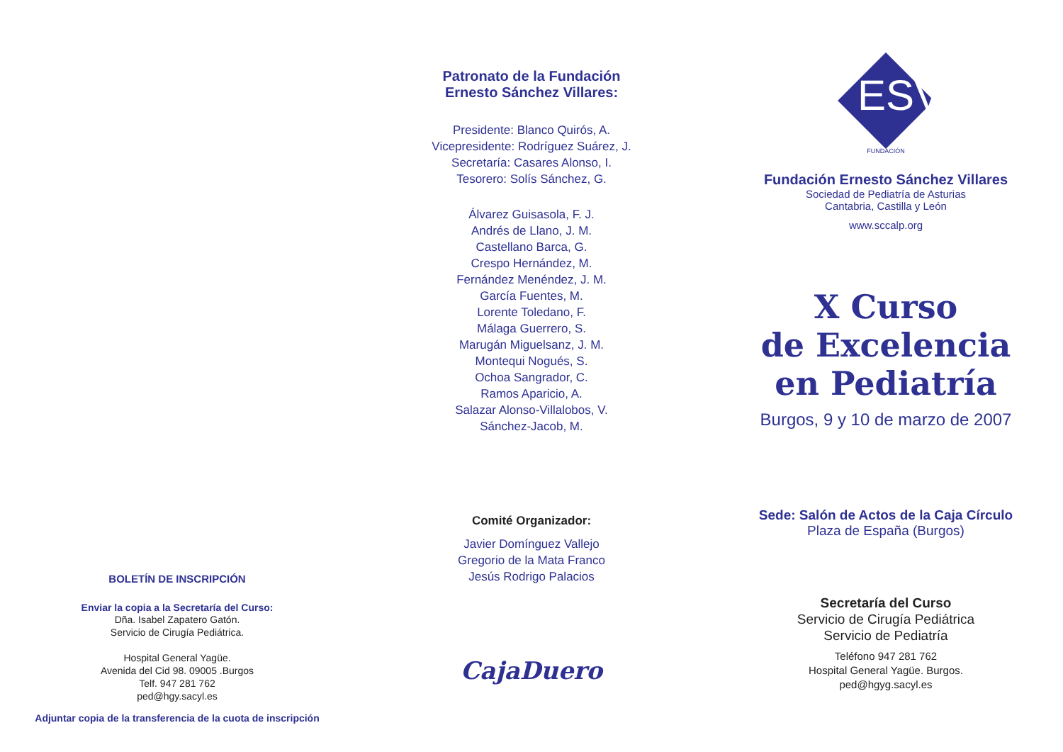BOLETÍN DE INSCRIPCIÓN
Enviar la copia a la Secretaría del Curso:
Dña. Isabel Zapatero Gatón.
Servicio de Cirugía Pediátrica.
Hospital General Yagüe.
Avenida del Cid 98. 09005 .Burgos
Telf. 947 281 762
ped@hgy.sacyl.es
Adjuntar copia de la transferencia de la cuota de inscripción
Patronato de la Fundación
Ernesto Sánchez Villares:
Presidente: Blanco Quirós, A.
Vicepresidente: Rodríguez Suárez, J.
Secretaría: Casares Alonso, I.
Tesorero: Solís Sánchez, G.
Álvarez Guisasola, F. J.
Andrés de Llano, J. M.
Castellano Barca, G.
Crespo Hernández, M.
Fernández Menéndez, J. M.
García Fuentes, M.
Lorente Toledano, F.
Málaga Guerrero, S.
Marugán Miguelsanz, J. M.
Montequi Nogués, S.
Ochoa Sangrador, C.
Ramos Aparicio, A.
Salazar Alonso-Villalobos, V.
Sánchez-Jacob, M.
Comité Organizador:
Javier Domínguez Vallejo
Gregorio de la Mata Franco
Jesús Rodrigo Palacios
CajaDuero
ESV
FUNDACIÓN
Fundación Ernesto Sánchez Villares
Sociedad de Pediatría de Asturias
Cantabria, Castilla y León
www.sccalp.org
X Curso
de Excelencia
en Pediatría
Burgos, 9 y 10 de marzo de 2007
Sede: Salón de Actos de la Caja Círculo
Plaza de España (Burgos)
Secretaría del Curso
Servicio de Cirugía Pediátrica
Servicio de Pediatría
Teléfono 947 281 762
Hospital General Yagüe. Burgos.
ped@hgyg.sacyl.es